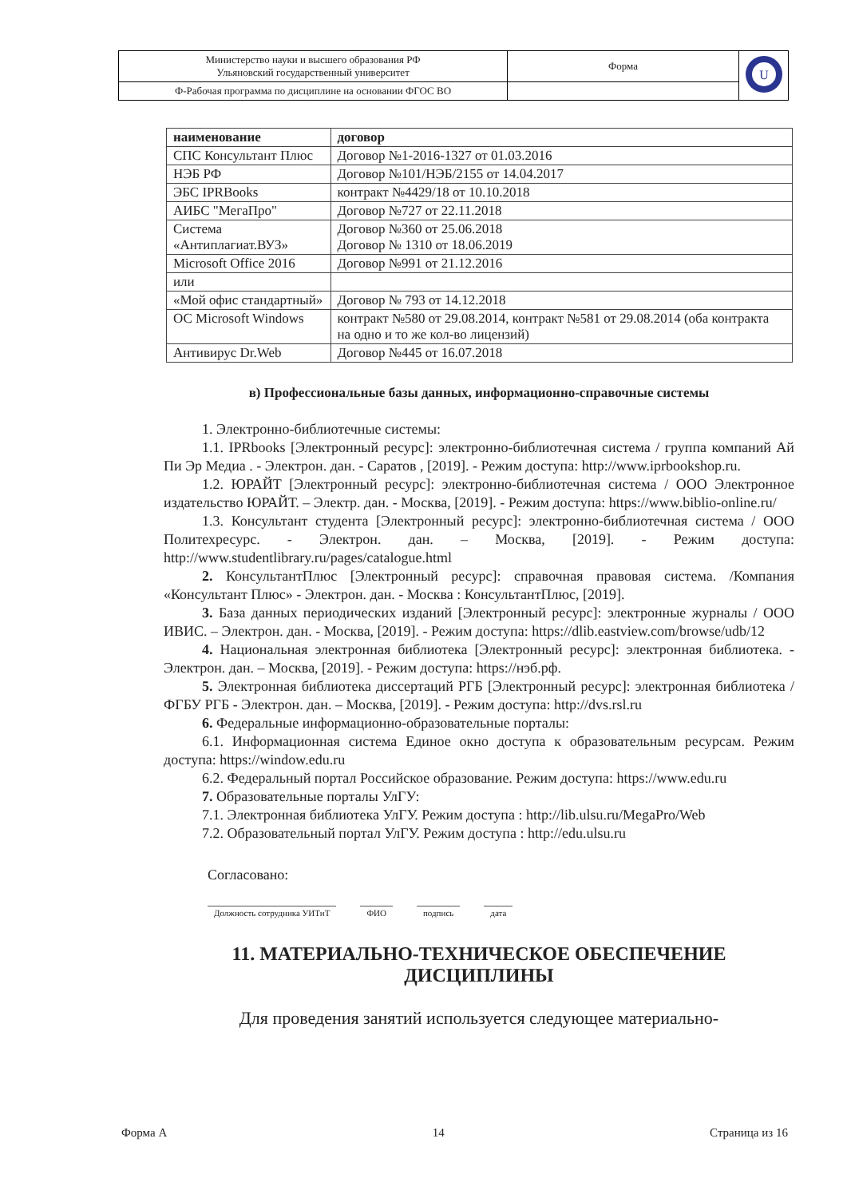| Министерство науки и высшего образования РФ Ульяновский государственный университет | Форма | U |
| Ф-Рабочая программа по дисциплине на основании ФГОС ВО | | |
| наименование | договор |
| --- | --- |
| СПС Консультант Плюс | Договор №1-2016-1327 от 01.03.2016 |
| НЭБ РФ | Договор №101/НЭБ/2155 от 14.04.2017 |
| ЭБС IPRBooks | контракт №4429/18 от 10.10.2018 |
| АИБС "МегаПро" | Договор №727 от 22.11.2018 |
| Система «Антиплагиат.ВУЗ» | Договор №360 от 25.06.2018 Договор № 1310 от 18.06.2019 |
| Microsoft Office 2016 | Договор №991 от 21.12.2016 |
| или | |
| «Мой офис стандартный» | Договор № 793 от 14.12.2018 |
| ОС Microsoft Windows | контракт №580 от 29.08.2014, контракт №581 от 29.08.2014 (оба контракта на одно и то же кол-во лицензий) |
| Антивирус Dr.Web | Договор №445 от 16.07.2018 |
в) Профессиональные базы данных, информационно-справочные системы
1. Электронно-библиотечные системы:
1.1. IPRbooks [Электронный ресурс]: электронно-библиотечная система / группа компаний Ай Пи Эр Медиа . - Электрон. дан. - Саратов , [2019]. - Режим доступа: http://www.iprbookshop.ru.
1.2. ЮРАЙТ [Электронный ресурс]: электронно-библиотечная система / ООО Электронное издательство ЮРАЙТ. – Электр. дан. - Москва, [2019]. - Режим доступа: https://www.biblio-online.ru/
1.3. Консультант студента [Электронный ресурс]: электронно-библиотечная система / ООО Политехресурс. - Электрон. дан. – Москва, [2019]. - Режим доступа: http://www.studentlibrary.ru/pages/catalogue.html
2. КонсультантПлюс [Электронный ресурс]: справочная правовая система. /Компания «Консультант Плюс» - Электрон. дан. - Москва : КонсультантПлюс, [2019].
3. База данных периодических изданий [Электронный ресурс]: электронные журналы / ООО ИВИС. – Электрон. дан. - Москва, [2019]. - Режим доступа: https://dlib.eastview.com/browse/udb/12
4. Национальная электронная библиотека [Электронный ресурс]: электронная библиотека. - Электрон. дан. – Москва, [2019]. - Режим доступа: https://нэб.рф.
5. Электронная библиотека диссертаций РГБ [Электронный ресурс]: электронная библиотека / ФГБУ РГБ - Электрон. дан. – Москва, [2019]. - Режим доступа: http://dvs.rsl.ru
6. Федеральные информационно-образовательные порталы:
6.1. Информационная система Единое окно доступа к образовательным ресурсам. Режим доступа: https://window.edu.ru
6.2. Федеральный портал Российское образование. Режим доступа: https://www.edu.ru
7. Образовательные порталы УлГУ:
7.1. Электронная библиотека УлГУ. Режим доступа : http://lib.ulsu.ru/MegaPro/Web
7.2. Образовательный портал УлГУ. Режим доступа : http://edu.ulsu.ru
Согласовано:
Должность сотрудника УИТиТ ФИО подпись дата
11. МАТЕРИАЛЬНО-ТЕХНИЧЕСКОЕ ОБЕСПЕЧЕНИЕ ДИСЦИПЛИНЫ
Для проведения занятий используется следующее материально-
Форма А 14 Страница из 16